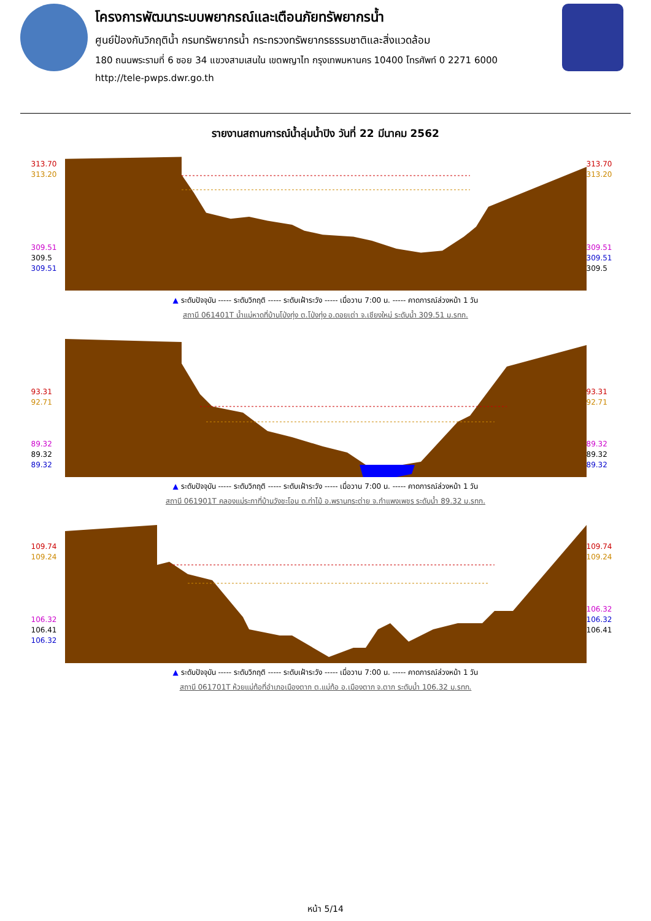โครงการพัฒนาระบบพยากรณ์และเตือนภัยทรัพยากรน้ำ
ศูนย์ป้องกันวิกฤติน้ำ กรมทรัพยากรน้ำ กระทรวงทรัพยากรธรรมชาติและสิ่งแวดล้อม
180 ถนนพระรามที่ 6 ซอย 34 แขวงสามเสนใน เขตพญาไท กรุงเทพมหานคร 10400 โทรศัพท์ 0 2271 6000
http://tele-pwps.dwr.go.th
รายงานสถานการณ์น้ำลุ่มน้ำปิง วันที่ 22 มีนาคม 2562
313.70
313.20
309.51
309.5
309.51
313.70
313.20
309.51
309.51
309.5
▲ ระดับปัจจุบัน ----- ระดับวิกฤติ ----- ระดับเฝ้าระวัง ----- เมื่อวาน 7:00 น. ----- คาดการณ์ล่วงหน้า 1 วัน
สถานี 061401T น้ำแม่หาดที่บ้านโป่งทุ่ง ต.โป่งทุ่ง อ.ดอยเต่า จ.เชียงใหม่ ระดับน้ำ 309.51 ม.รทก.
93.31
92.71
89.32
89.32
89.32
93.31
92.71
89.32
89.32
89.32
▲ ระดับปัจจุบัน ----- ระดับวิกฤติ ----- ระดับเฝ้าระวัง ----- เมื่อวาน 7:00 น. ----- คาดการณ์ล่วงหน้า 1 วัน
สถานี 061901T คลองแม่ระกาที่บ้านวังชะโอน ต.ท่าไม้ อ.พรานกระต่าย จ.กำแพงเพชร ระดับน้ำ 89.32 ม.รทก.
109.74
109.24
106.32
106.41
106.32
109.74
109.24
106.32
106.32
106.41
▲ ระดับปัจจุบัน ----- ระดับวิกฤติ ----- ระดับเฝ้าระวัง ----- เมื่อวาน 7:00 น. ----- คาดการณ์ล่วงหน้า 1 วัน
สถานี 061701T ห้วยแม่ท้อที่อำเภอเมืองตาก ต.แม่ท้อ อ.เมืองตาก จ.ตาก ระดับน้ำ 106.32 ม.รทก.
หน้า 5/14